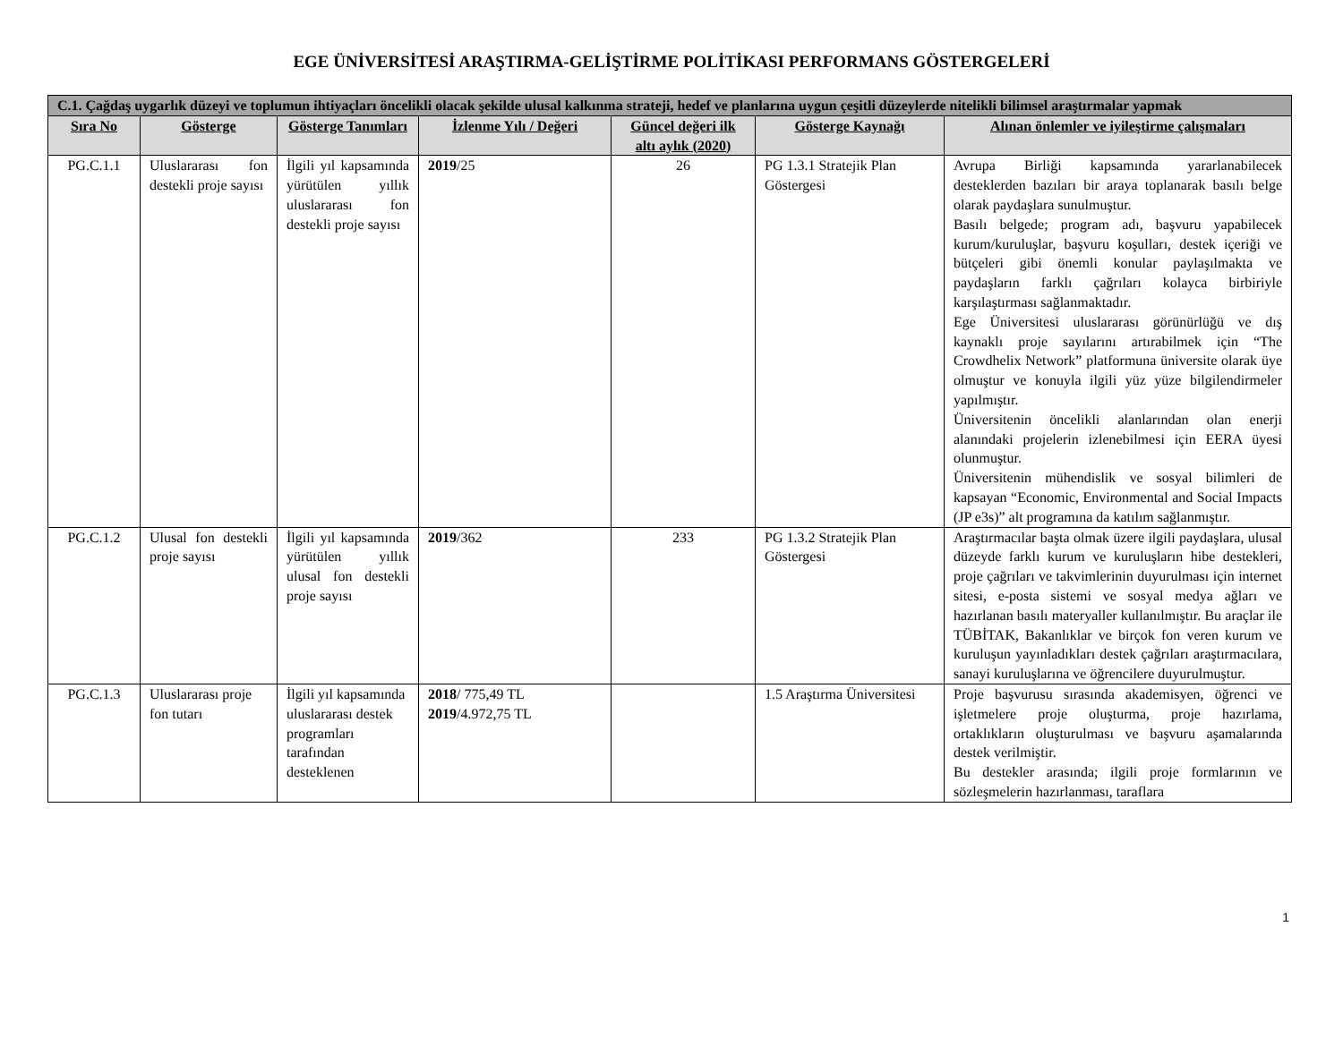EGE ÜNİVERSİTESİ ARAŞTIRMA-GELİŞTİRME POLİTİKASI PERFORMANS GÖSTERGELERİ
| C.1. Çağdaş uygarlık düzeyi ve toplumun ihtiyaçları öncelikli olacak şekilde ulusal kalkınma strateji, hedef ve planlarına uygun çeşitli düzeylerde nitelikli bilimsel araştırmalar yapmak | | | | | | |
| --- | --- | --- | --- | --- | --- | --- |
| Sıra No | Gösterge | Gösterge Tanımları | İzlenme Yılı / Değeri | Güncel değeri ilk altı aylık (2020) | Gösterge Kaynağı | Alınan önlemler ve iyileştirme çalışmaları |
| PG.C.1.1 | Uluslararası fon destekli proje sayısı | İlgili yıl kapsamında yürütülen yıllık uluslararası fon destekli proje sayısı | 2019 /25 | 26 | PG 1.3.1 Stratejik Plan Göstergesi | Avrupa Birliği kapsamında yararlanabilecek desteklerden bazıları bir araya toplanarak basılı belge olarak paydaşlara sunulmuştur. Basılı belgede; program adı, başvuru yapabilecek kurum/kuruluşlar, başvuru koşulları, destek içeriği ve bütçeleri gibi önemli konular paylaşılmakta ve paydaşların farklı çağrıları kolayca birbiriyle karşılaştırması sağlanmaktadır. Ege Üniversitesi uluslararası görünürlüğü ve dış kaynaklı proje sayılarını artırabilmek için “The Crowdhelix Network” platformuna üniversite olarak üye olmuştur ve konuyla ilgili yüz yüze bilgilendirmeler yapılmıştır. Üniversitenin öncelikli alanlarından olan enerji alanındaki projelerin izlenebilmesi için EERA üyesi olunmuştur. Üniversitenin mühendislik ve sosyal bilimleri de kapsayan “Economic, Environmental and Social Impacts (JP e3s)” alt programına da katılım sağlanmıştır. |
| PG.C.1.2 | Ulusal fon destekli proje sayısı | İlgili yıl kapsamında yürütülen yıllık ulusal fon destekli proje sayısı | 2019 /362 | 233 | PG 1.3.2 Stratejik Plan Göstergesi | Araştırmacılar başta olmak üzere ilgili paydaşlara, ulusal düzeyde farklı kurum ve kuruluşların hibe destekleri, proje çağrıları ve takvimlerinin duyurulması için internet sitesi, e-posta sistemi ve sosyal medya ağları ve hazırlanan basılı materyaller kullanılmıştır. Bu araçlar ile TÜBİTAK, Bakanlıklar ve birçok fon veren kurum ve kuruluşun yayınladıkları destek çağrıları araştırmacılara, sanayi kuruluşlarına ve öğrencilere duyurulmuştur. |
| PG.C.1.3 | Uluslararası proje fon tutarı | İlgili yıl kapsamında uluslararası destek programları tarafından desteklenen | 2018 / 775,49 TL 2019 /4.972,75 TL | | 1.5 Araştırma Üniversitesi | Proje başvurusu sırasında akademisyen, öğrenci ve işletmelere proje oluşturma, proje hazırlama, ortaklıkların oluşturulması ve başvuru aşamalarında destek verilmiştir. Bu destekler arasında; ilgili proje formlarının ve sözleşmelerin hazırlanması, taraflara |
1